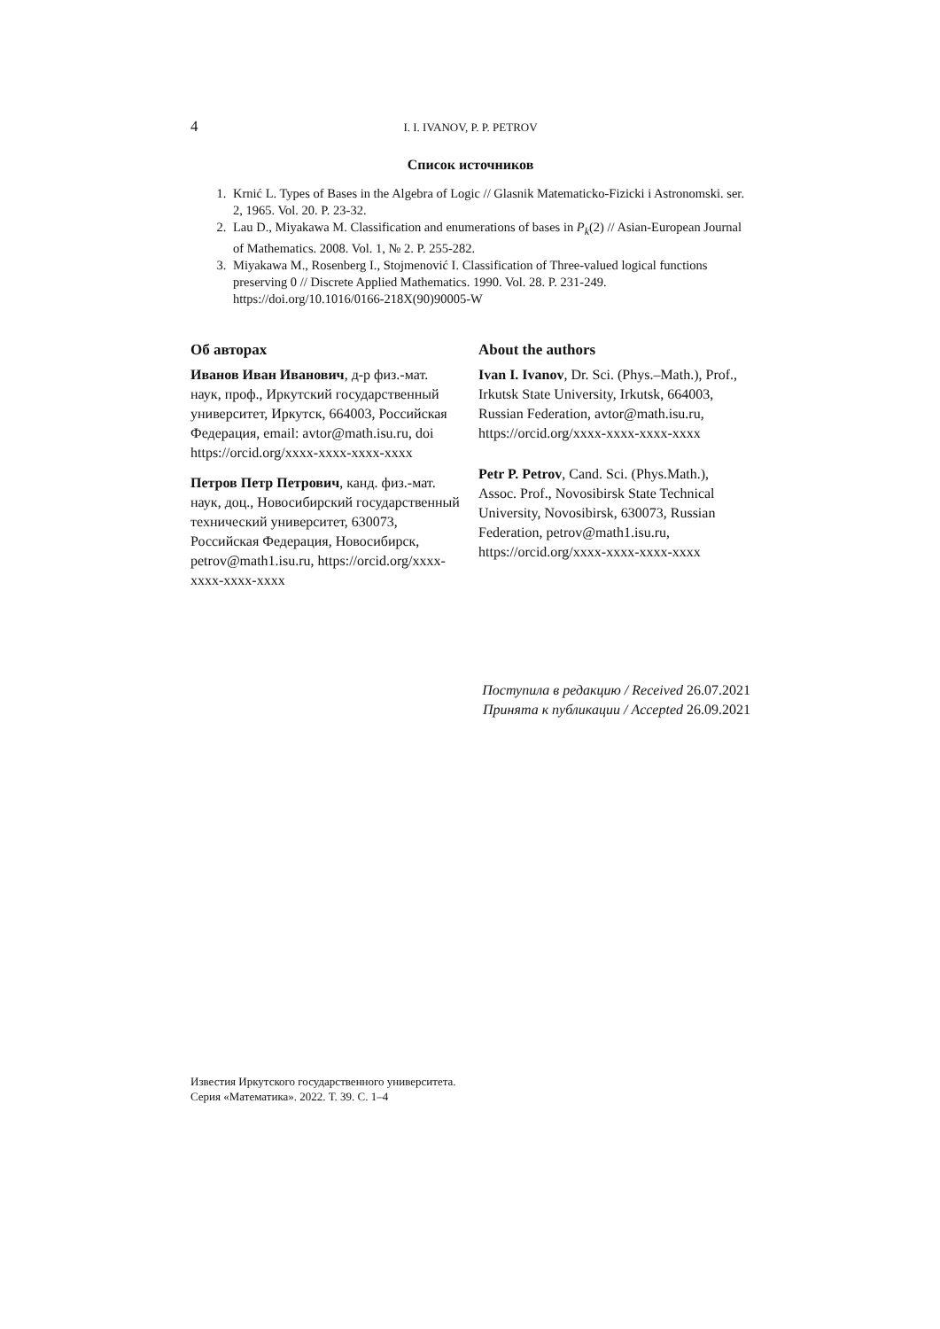4
I. I. IVANOV, P. P. PETROV
Список источников
1. Krnić L. Types of Bases in the Algebra of Logic // Glasnik Matematicko-Fizicki i Astronomski. ser. 2, 1965. Vol. 20. P. 23-32.
2. Lau D., Miyakawa M. Classification and enumerations of bases in P<sub>k</sub>(2) // Asian-European Journal of Mathematics. 2008. Vol. 1, № 2. P. 255-282.
3. Miyakawa M., Rosenberg I., Stojmenović I. Classification of Three-valued logical functions preserving 0 // Discrete Applied Mathematics. 1990. Vol. 28. P. 231-249. https://doi.org/10.1016/0166-218X(90)90005-W
Об авторах
Иванов Иван Иванович, д-р физ.-мат. наук, проф., Иркутский государственный университет, Иркутск, 664003, Российская Федерация, email: avtor@math.isu.ru, doi https://orcid.org/xxxx-xxxx-xxxx-xxxx
Петров Петр Петрович, канд. физ.-мат. наук, доц., Новосибирский государственный технический университет, 630073, Российская Федерация, Новосибирск, petrov@math1.isu.ru, https://orcid.org/xxxx-xxxx-xxxx-xxxx
About the authors
Ivan I. Ivanov, Dr. Sci. (Phys.–Math.), Prof., Irkutsk State University, Irkutsk, 664003, Russian Federation, avtor@math.isu.ru, https://orcid.org/xxxx-xxxx-xxxx-xxxx
Petr P. Petrov, Cand. Sci. (Phys.Math.), Assoc. Prof., Novosibirsk State Technical University, Novosibirsk, 630073, Russian Federation, petrov@math1.isu.ru, https://orcid.org/xxxx-xxxx-xxxx-xxxx
Поступила в редакцию / Received 26.07.2021
Принята к публикации / Accepted 26.09.2021
Известия Иркутского государственного университета.
Серия «Математика». 2022. Т. 39. С. 1–4